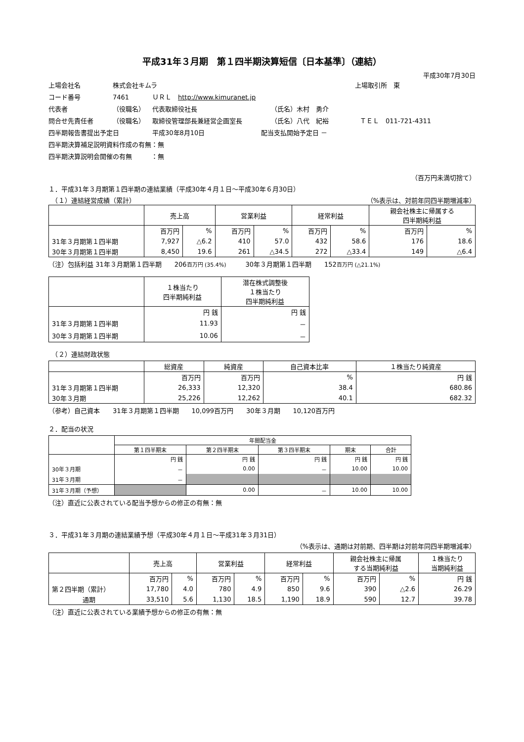平成31年３月期　第１四半期決算短信〔日本基準〕（連結）
平成30年7月30日
上場会社名 株式会社キムラ 上場取引所　東
コード番号 7461 ＵＲＬ　http://www.kimuranet.jp
代表者 （役職名） 代表取締役社長 （氏名）木村　勇介
問合せ先責任者 （役職名） 取締役管理部長兼経営企画室長 （氏名）八代　紀裕 ＴＥＬ　011-721-4311
四半期報告書提出予定日 平成30年8月10日 配当支払開始予定日 －
四半期決算補足説明資料作成の有無：無
四半期決算説明会開催の有無　　　：無
（百万円未満切捨て）
１．平成31年３月期第１四半期の連結業績（平成30年４月１日～平成30年６月30日）
　（１）連結経営成績（累計） （%表示は、対前年同四半期増減率）
| | 売上高 | | 営業利益 | | 経常利益 | | 親会社株主に帰属する 四半期純利益 | |
| --- | --- | --- | --- | --- | --- | --- | --- | --- |
| | 百万円 | % | 百万円 | % | 百万円 | % | 百万円 | % |
| 31年３月期第１四半期 | 7,927 | △6.2 | 410 | 57.0 | 432 | 58.6 | 176 | 18.6 |
| 30年３月期第１四半期 | 8,450 | 19.6 | 261 | △34.5 | 272 | △33.4 | 149 | △6.4 |
（注）包括利益 31年３月期第１四半期　　206百万円 (35.4%)　　　30年３月期第１四半期　　152百万円 (△21.1%)
| | １株当たり 四半期純利益 | 潜在株式調整後 １株当たり 四半期純利益 |
| --- | --- | --- |
| | 円 銭 | 円 銭 |
| 31年３月期第１四半期 | 11.93 | － |
| 30年３月期第１四半期 | 10.06 | － |
　（２）連結財政状態
| | 総資産 | 純資産 | 自己資本比率 | １株当たり純資産 |
| --- | --- | --- | --- | --- |
| | 百万円 | 百万円 | % | 円 銭 |
| 31年３月期第１四半期 | 26,333 | 12,320 | 38.4 | 680.86 |
| 30年３月期 | 25,226 | 12,262 | 40.1 | 682.32 |
（参考）自己資本　　31年３月期第１四半期　　10,099百万円　　30年３月期　　10,120百万円
２．配当の状況
| | 年間配当金 | | | | |
| --- | --- | --- | --- | --- | --- |
| | 第１四半期末 | 第２四半期末 | 第３四半期末 | 期末 | 合計 |
| | 円 銭 | 円 銭 | 円 銭 | 円 銭 | 円 銭 |
| 30年３月期 | － | 0.00 | － | 10.00 | 10.00 |
| 31年３月期 | － | | | | |
| 31年３月期（予想） | | 0.00 | － | 10.00 | 10.00 |
（注）直近に公表されている配当予想からの修正の有無：無
３．平成31年３月期の連結業績予想（平成30年４月１日～平成31年３月31日）
（%表示は、通期は対前期、四半期は対前年同四半期増減率）
| | 売上高 | | 営業利益 | | 経常利益 | | 親会社株主に帰属 する当期純利益 | | １株当たり 当期純利益 |
| --- | --- | --- | --- | --- | --- | --- | --- | --- | --- |
| | 百万円 | % | 百万円 | % | 百万円 | % | 百万円 | % | 円 銭 |
| 第２四半期（累計） | 17,780 | 4.0 | 780 | 4.9 | 850 | 9.6 | 390 | △2.6 | 26.29 |
| 通期 | 33,510 | 5.6 | 1,130 | 18.5 | 1,190 | 18.9 | 590 | 12.7 | 39.78 |
（注）直近に公表されている業績予想からの修正の有無：無